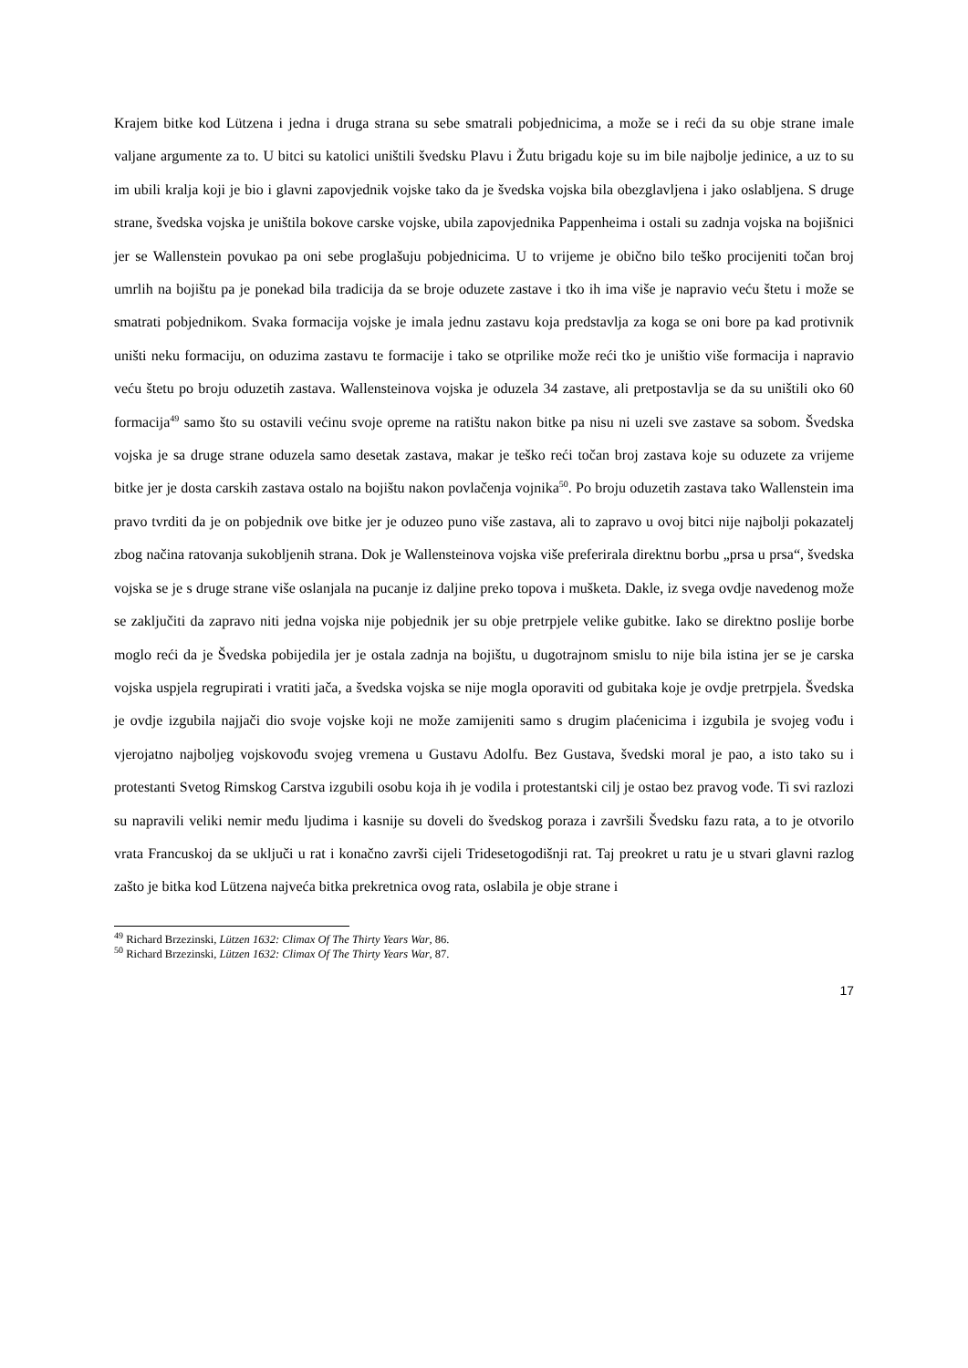Krajem bitke kod Lützena i jedna i druga strana su sebe smatrali pobjednicima, a može se i reći da su obje strane imale valjane argumente za to. U bitci su katolici uništili švedsku Plavu i Žutu brigadu koje su im bile najbolje jedinice, a uz to su im ubili kralja koji je bio i glavni zapovjednik vojske tako da je švedska vojska bila obezglavljena i jako oslabljena. S druge strane, švedska vojska je uništila bokove carske vojske, ubila zapovjednika Pappenheima i ostali su zadnja vojska na bojišnici jer se Wallenstein povukao pa oni sebe proglašuju pobjednicima. U to vrijeme je obično bilo teško procijeniti točan broj umrlih na bojištu pa je ponekad bila tradicija da se broje oduzete zastave i tko ih ima više je napravio veću štetu i može se smatrati pobjednikom. Svaka formacija vojske je imala jednu zastavu koja predstavlja za koga se oni bore pa kad protivnik uništi neku formaciju, on oduzima zastavu te formacije i tako se otprilike može reći tko je uništio više formacija i napravio veću štetu po broju oduzetih zastava. Wallensteinova vojska je oduzela 34 zastave, ali pretpostavlja se da su uništili oko 60 formacija<sup>49</sup> samo što su ostavili većinu svoje opreme na ratištu nakon bitke pa nisu ni uzeli sve zastave sa sobom. Švedska vojska je sa druge strane oduzela samo desetak zastava, makar je teško reći točan broj zastava koje su oduzete za vrijeme bitke jer je dosta carskih zastava ostalo na bojištu nakon povlačenja vojnika<sup>50</sup>. Po broju oduzetih zastava tako Wallenstein ima pravo tvrditi da je on pobjednik ove bitke jer je oduzeo puno više zastava, ali to zapravo u ovoj bitci nije najbolji pokazatelj zbog načina ratovanja sukobljenih strana. Dok je Wallensteinova vojska više preferirala direktnu borbu „prsa u prsa“, švedska vojska se je s druge strane više oslanjala na pucanje iz daljine preko topova i mušketa. Dakle, iz svega ovdje navedenog može se zaključiti da zapravo niti jedna vojska nije pobjednik jer su obje pretrpjele velike gubitke. Iako se direktno poslije borbe moglo reći da je Švedska pobijedila jer je ostala zadnja na bojištu, u dugotrajnom smislu to nije bila istina jer se je carska vojska uspjela regrupirati i vratiti jača, a švedska vojska se nije mogla oporaviti od gubitaka koje je ovdje pretrpjela. Švedska je ovdje izgubila najjači dio svoje vojske koji ne može zamijeniti samo s drugim plaćenicima i izgubila je svojeg vođu i vjerojatno najboljeg vojskovođu svojeg vremena u Gustavu Adolfu. Bez Gustava, švedski moral je pao, a isto tako su i protestanti Svetog Rimskog Carstva izgubili osobu koja ih je vodila i protestantski cilj je ostao bez pravog vođe. Ti svi razlozi su napravili veliki nemir među ljudima i kasnije su doveli do švedskog poraza i završili Švedsku fazu rata, a to je otvorilo vrata Francuskoj da se uključi u rat i konačno završi cijeli Tridesetogodišnji rat. Taj preokret u ratu je u stvari glavni razlog zašto je bitka kod Lützena najveća bitka prekretnica ovog rata, oslabila je obje strane i
<sup>49</sup> Richard Brzezinski, Lützen 1632: Climax Of The Thirty Years War, 86.
<sup>50</sup> Richard Brzezinski, Lützen 1632: Climax Of The Thirty Years War, 87.
17